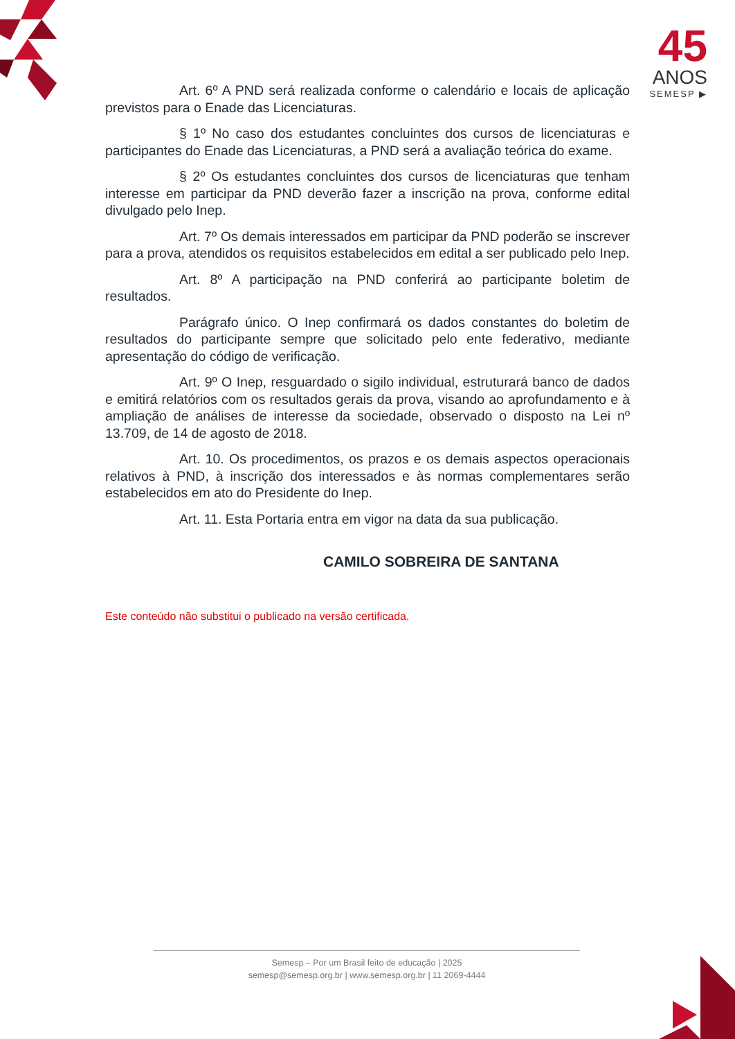45
ANOS
SEMESP ▶
Art. 6º A PND será realizada conforme o calendário e locais de aplicação previstos para o Enade das Licenciaturas.
§ 1º No caso dos estudantes concluintes dos cursos de licenciaturas e participantes do Enade das Licenciaturas, a PND será a avaliação teórica do exame.
§ 2º Os estudantes concluintes dos cursos de licenciaturas que tenham interesse em participar da PND deverão fazer a inscrição na prova, conforme edital divulgado pelo Inep.
Art. 7º Os demais interessados em participar da PND poderão se inscrever para a prova, atendidos os requisitos estabelecidos em edital a ser publicado pelo Inep.
Art. 8º A participação na PND conferirá ao participante boletim de resultados.
Parágrafo único. O Inep confirmará os dados constantes do boletim de resultados do participante sempre que solicitado pelo ente federativo, mediante apresentação do código de verificação.
Art. 9º O Inep, resguardado o sigilo individual, estruturará banco de dados e emitirá relatórios com os resultados gerais da prova, visando ao aprofundamento e à ampliação de análises de interesse da sociedade, observado o disposto na Lei nº 13.709, de 14 de agosto de 2018.
Art. 10. Os procedimentos, os prazos e os demais aspectos operacionais relativos à PND, à inscrição dos interessados e às normas complementares serão estabelecidos em ato do Presidente do Inep.
Art. 11. Esta Portaria entra em vigor na data da sua publicação.
CAMILO SOBREIRA DE SANTANA
Este conteúdo não substitui o publicado na versão certificada.
Semesp – Por um Brasil feito de educação | 2025
semesp@semesp.org.br | www.semesp.org.br | 11 2069-4444